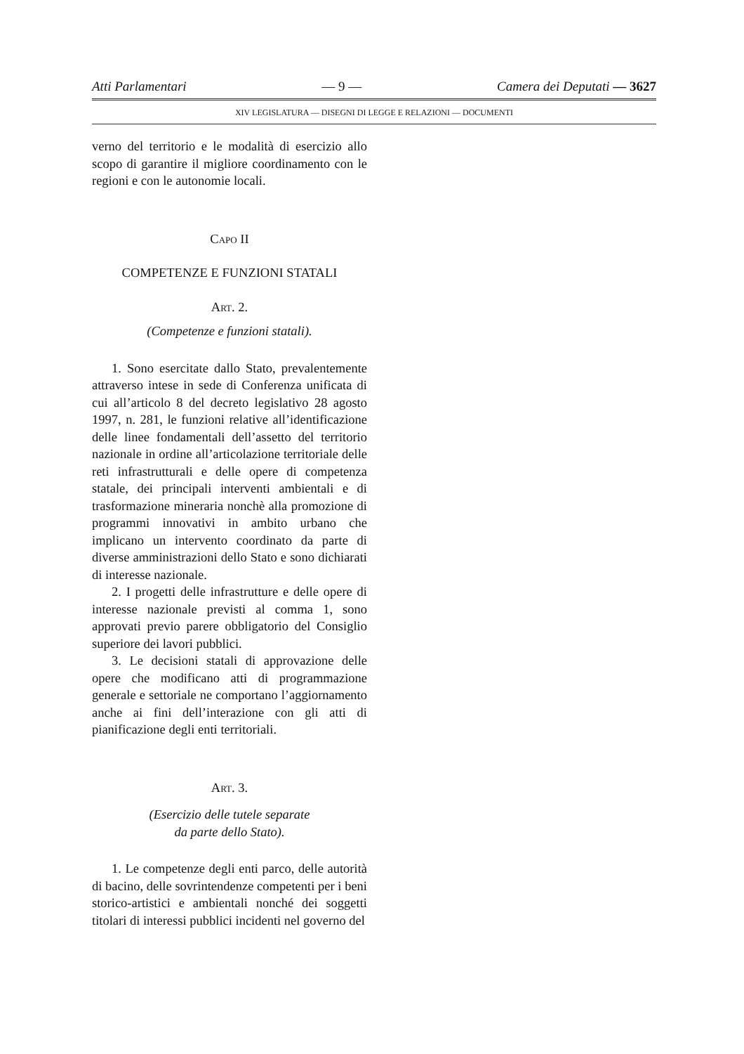Atti Parlamentari — 9 — Camera dei Deputati — 3627
XIV LEGISLATURA — DISEGNI DI LEGGE E RELAZIONI — DOCUMENTI
verno del territorio e le modalità di esercizio allo scopo di garantire il migliore coordinamento con le regioni e con le autonomie locali.
CAPO II
COMPETENZE E FUNZIONI STATALI
ART. 2.
(Competenze e funzioni statali).
1. Sono esercitate dallo Stato, prevalentemente attraverso intese in sede di Conferenza unificata di cui all’articolo 8 del decreto legislativo 28 agosto 1997, n. 281, le funzioni relative all’identificazione delle linee fondamentali dell’assetto del territorio nazionale in ordine all’articolazione territoriale delle reti infrastrutturali e delle opere di competenza statale, dei principali interventi ambientali e di trasformazione mineraria nonchè alla promozione di programmi innovativi in ambito urbano che implicano un intervento coordinato da parte di diverse amministrazioni dello Stato e sono dichiarati di interesse nazionale.
2. I progetti delle infrastrutture e delle opere di interesse nazionale previsti al comma 1, sono approvati previo parere obbligatorio del Consiglio superiore dei lavori pubblici.
3. Le decisioni statali di approvazione delle opere che modificano atti di programmazione generale e settoriale ne comportano l’aggiornamento anche ai fini dell’interazione con gli atti di pianificazione degli enti territoriali.
ART. 3.
(Esercizio delle tutele separate
da parte dello Stato).
1. Le competenze degli enti parco, delle autorità di bacino, delle sovrintendenze competenti per i beni storico-artistici e ambientali nonché dei soggetti titolari di interessi pubblici incidenti nel governo del